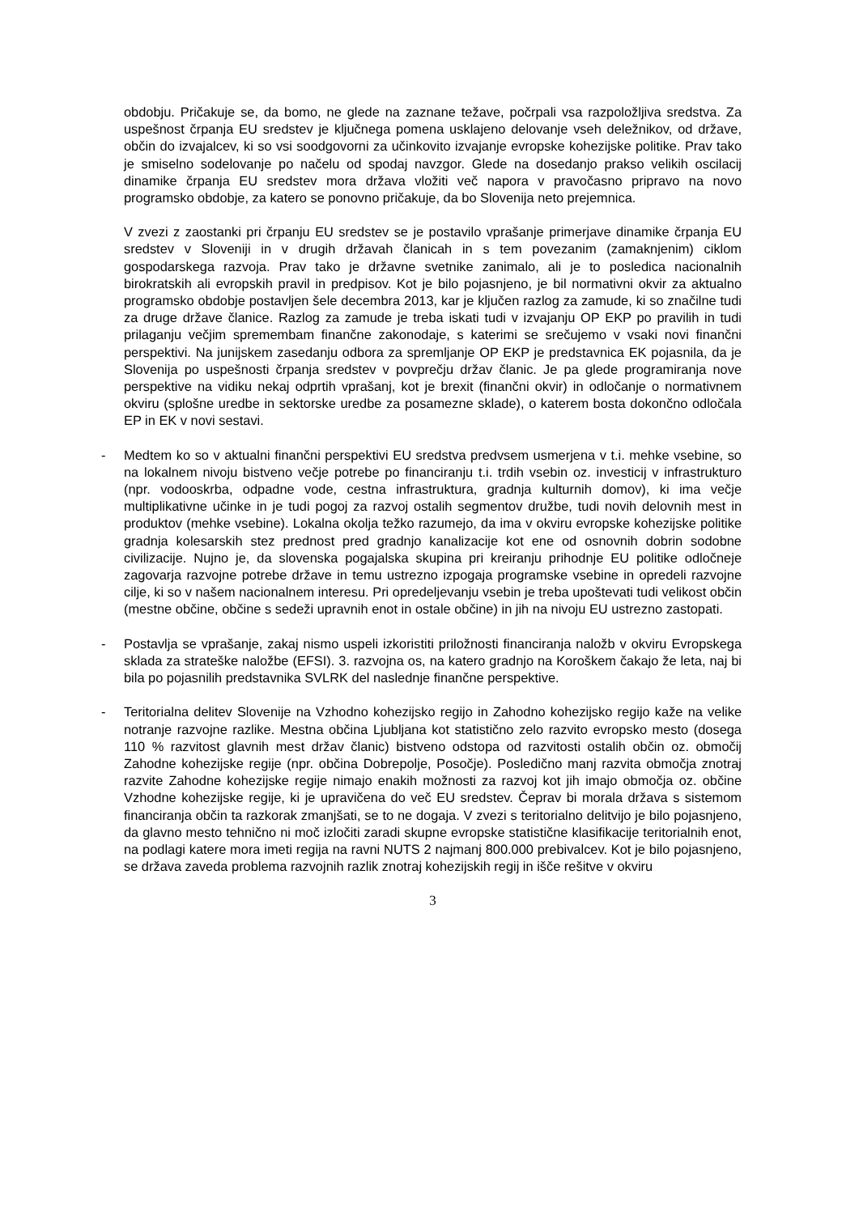obdobju. Pričakuje se, da bomo, ne glede na zaznane težave, počrpali vsa razpoložljiva sredstva. Za uspešnost črpanja EU sredstev je ključnega pomena usklajeno delovanje vseh deležnikov, od države, občin do izvajalcev, ki so vsi soodgovorni za učinkovito izvajanje evropske kohezijske politike. Prav tako je smiselno sodelovanje po načelu od spodaj navzgor. Glede na dosedanjo prakso velikih oscilacij dinamike črpanja EU sredstev mora država vložiti več napora v pravočasno pripravo na novo programsko obdobje, za katero se ponovno pričakuje, da bo Slovenija neto prejemnica.
V zvezi z zaostanki pri črpanju EU sredstev se je postavilo vprašanje primerjave dinamike črpanja EU sredstev v Sloveniji in v drugih državah članicah in s tem povezanim (zamaknjenim) ciklom gospodarskega razvoja. Prav tako je državne svetnike zanimalo, ali je to posledica nacionalnih birokratskih ali evropskih pravil in predpisov. Kot je bilo pojasnjeno, je bil normativni okvir za aktualno programsko obdobje postavljen šele decembra 2013, kar je ključen razlog za zamude, ki so značilne tudi za druge države članice. Razlog za zamude je treba iskati tudi v izvajanju OP EKP po pravilih in tudi prilaganju večjim spremembam finančne zakonodaje, s katerimi se srečujemo v vsaki novi finančni perspektivi. Na junijskem zasedanju odbora za spremljanje OP EKP je predstavnica EK pojasnila, da je Slovenija po uspešnosti črpanja sredstev v povprečju držav članic. Je pa glede programiranja nove perspektive na vidiku nekaj odprtih vprašanj, kot je brexit (finančni okvir) in odločanje o normativnem okviru (splošne uredbe in sektorske uredbe za posamezne sklade), o katerem bosta dokončno odločala EP in EK v novi sestavi.
- Medtem ko so v aktualni finančni perspektivi EU sredstva predvsem usmerjena v t.i. mehke vsebine, so na lokalnem nivoju bistveno večje potrebe po financiranju t.i. trdih vsebin oz. investicij v infrastrukturo (npr. vodooskrba, odpadne vode, cestna infrastruktura, gradnja kulturnih domov), ki ima večje multiplikativne učinke in je tudi pogoj za razvoj ostalih segmentov družbe, tudi novih delovnih mest in produktov (mehke vsebine). Lokalna okolja težko razumejo, da ima v okviru evropske kohezijske politike gradnja kolesarskih stez prednost pred gradnjo kanalizacije kot ene od osnovnih dobrin sodobne civilizacije. Nujno je, da slovenska pogajalska skupina pri kreiranju prihodnje EU politike odločneje zagovarja razvojne potrebe države in temu ustrezno izpogaja programske vsebine in opredeli razvojne cilje, ki so v našem nacionalnem interesu. Pri opredeljevanju vsebin je treba upoštevati tudi velikost občin (mestne občine, občine s sedeži upravnih enot in ostale občine) in jih na nivoju EU ustrezno zastopati.
- Postavlja se vprašanje, zakaj nismo uspeli izkoristiti priložnosti financiranja naložb v okviru Evropskega sklada za strateške naložbe (EFSI). 3. razvojna os, na katero gradnjo na Koroškem čakajo že leta, naj bi bila po pojasnilih predstavnika SVLRK del naslednje finančne perspektive.
- Teritorialna delitev Slovenije na Vzhodno kohezijsko regijo in Zahodno kohezijsko regijo kaže na velike notranje razvojne razlike. Mestna občina Ljubljana kot statistično zelo razvito evropsko mesto (dosega 110 % razvitost glavnih mest držav članic) bistveno odstopa od razvitosti ostalih občin oz. območij Zahodne kohezijske regije (npr. občina Dobrepolje, Posočje). Posledično manj razvita območja znotraj razvite Zahodne kohezijske regije nimajo enakih možnosti za razvoj kot jih imajo območja oz. občine Vzhodne kohezijske regije, ki je upravičena do več EU sredstev. Čeprav bi morala država s sistemom financiranja občin ta razkorak zmanjšati, se to ne dogaja. V zvezi s teritorialno delitvijo je bilo pojasnjeno, da glavno mesto tehnično ni moč izločiti zaradi skupne evropske statistične klasifikacije teritorialnih enot, na podlagi katere mora imeti regija na ravni NUTS 2 najmanj 800.000 prebivalcev. Kot je bilo pojasnjeno, se država zaveda problema razvojnih razlik znotraj kohezijskih regij in išče rešitve v okviru
3